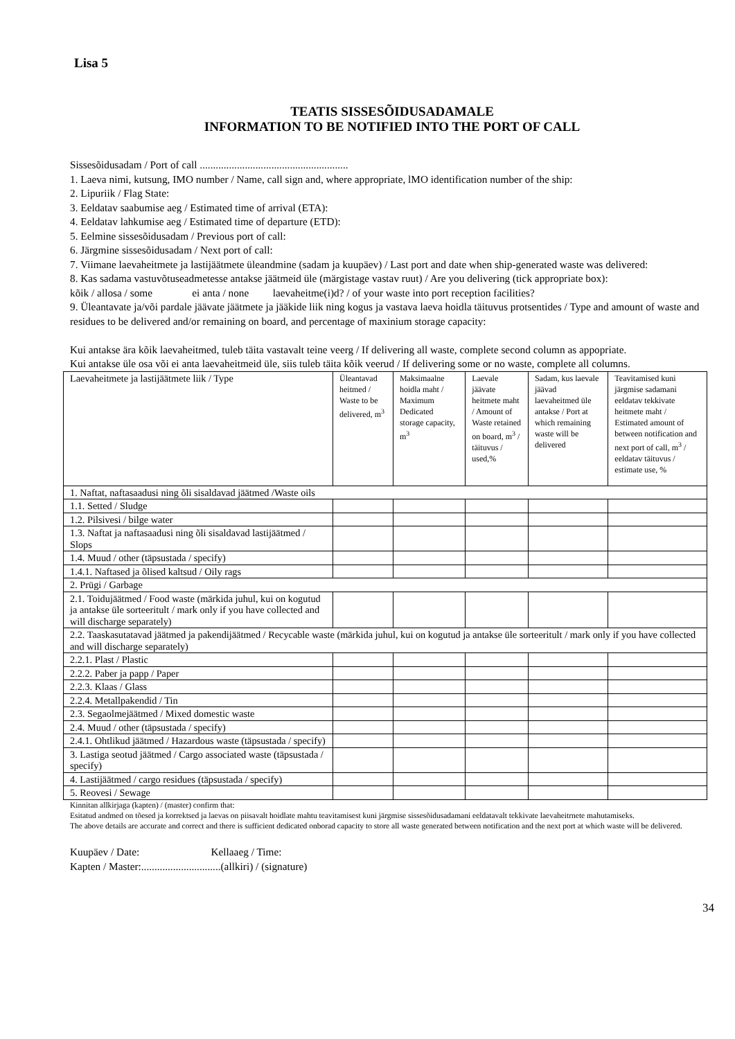Lisa 5
TEATIS SISSESÕIDUSADAMALE
INFORMATION TO BE NOTIFIED INTO THE PORT OF CALL
Sissesõidusadam / Port of call ........................................................
1. Laeva nimi, kutsung, IMO number / Name, call sign and, where appropriate, lMO identification number of the ship:
2. Lipuriik / Flag State:
3. Eeldatav saabumise aeg / Estimated time of arrival (ETA):
4. Eeldatav lahkumise aeg / Estimated time of departure (ETD):
5. Eelmine sissesõidusadam / Previous port of call:
6. Järgmine sissesõidusadam / Next port of call:
7. Viimane laevaheitmete ja lastijäätmete üleandmine (sadam ja kuupäev) / Last port and date when ship-generated waste was delivered:
8. Kas sadama vastuvõtuseadmetesse antakse jäätmeid üle (märgistage vastav ruut) / Are you delivering (tick appropriate box):
kõik / allosa / some ei anta / none laevaheitme(i)d? / of your waste into port reception facilities?
9. Üleantavate ja/või pardale jäävate jäätmete ja jääkide liik ning kogus ja vastava laeva hoidla täituvus protsentides / Type and amount of waste and residues to be delivered and/or remaining on board, and percentage of maxinium storage capacity:
Kui antakse ära kõik laevaheitmed, tuleb täita vastavalt teine veerg / If delivering all waste, complete second column as appopriate.
Kui antakse üle osa või ei anta laevaheitmeid üle, siis tuleb täita kõik veerud / If delivering some or no waste, complete all columns.
| Laevaheitmete ja lastijäätmete liik / Type | Üleantavad heitmed / Waste to be delivered, m<sup>3</sup> | Maksimaalne hoidla maht / Maximum Dedicated storage capacity, m<sup>3</sup> | Laevale jäävate heitmete maht / Amount of Waste retained on board, m<sup>3</sup> / täituvus / used,% | Sadam, kus laevale jäävad laevaheitmed üle antakse / Port at which remaining waste will be delivered | Teavitamised kuni järgmise sadamani eeldatav tekkivate heitmete maht / Estimated amount of between notification and next port of call, m<sup>3</sup> / eeldatav täituvus / estimate use, % |
| --- | --- | --- | --- | --- | --- |
| 1. Naftat, naftasaadusi ning õli sisaldavad jäätmed /Waste oils | | | | | |
| 1.1. Setted / Sludge | | | | | |
| 1.2. Pilsivesi / bilge water | | | | | |
| 1.3. Naftat ja naftasaadusi ning õli sisaldavad lastijäätmed / Slops | | | | | |
| 1.4. Muud / other (täpsustada / specify) | | | | | |
| 1.4.1. Naftased ja õlised kaltsud / Oily rags | | | | | |
| 2. Prügi / Garbage | | | | | |
| 2.1. Toidujäätmed / Food waste (märkida juhul, kui on kogutud ja antakse üle sorteeritult / mark only if you have collected and will discharge separately) | | | | | |
| 2.2. Taaskasutatavad jäätmed ja pakendijäätmed / Recycable waste (märkida juhul, kui on kogutud ja antakse üle sorteeritult / mark only if you have collected and will discharge separately) | | | | | |
| 2.2.1. Plast / Plastic | | | | | |
| 2.2.2. Paber ja papp / Paper | | | | | |
| 2.2.3. Klaas / Glass | | | | | |
| 2.2.4. Metallpakendid / Tin | | | | | |
| 2.3. Segaolmejäätmed / Mixed domestic waste | | | | | |
| 2.4. Muud / other (täpsustada / specify) | | | | | |
| 2.4.1. Ohtlikud jäätmed / Hazardous waste (täpsustada / specify) | | | | | |
| 3. Lastiga seotud jäätmed / Cargo associated waste (täpsustada / specify) | | | | | |
| 4. Lastijäätmed / cargo residues (täpsustada / specify) | | | | | |
| 5. Reovesi / Sewage | | | | | |
Kinnitan allkirjaga (kapten) / (master) confirm that:
Esitatud andmed on tõesed ja korrektsed ja laevas on piisavalt hoidlate mahtu teavitamisest kuni järgmise sissesõidusadamani eeldatavalt tekkivate laevaheitrnete mahutamiseks.
The above details are accurate and correct and there is sufficient dedicated onborad capacity to store all waste generated between notification and the next port at which waste will be delivered.
Kuupäev / Date: Kellaaeg / Time:
Kapten / Master:..............................(allkiri) / (signature)
34